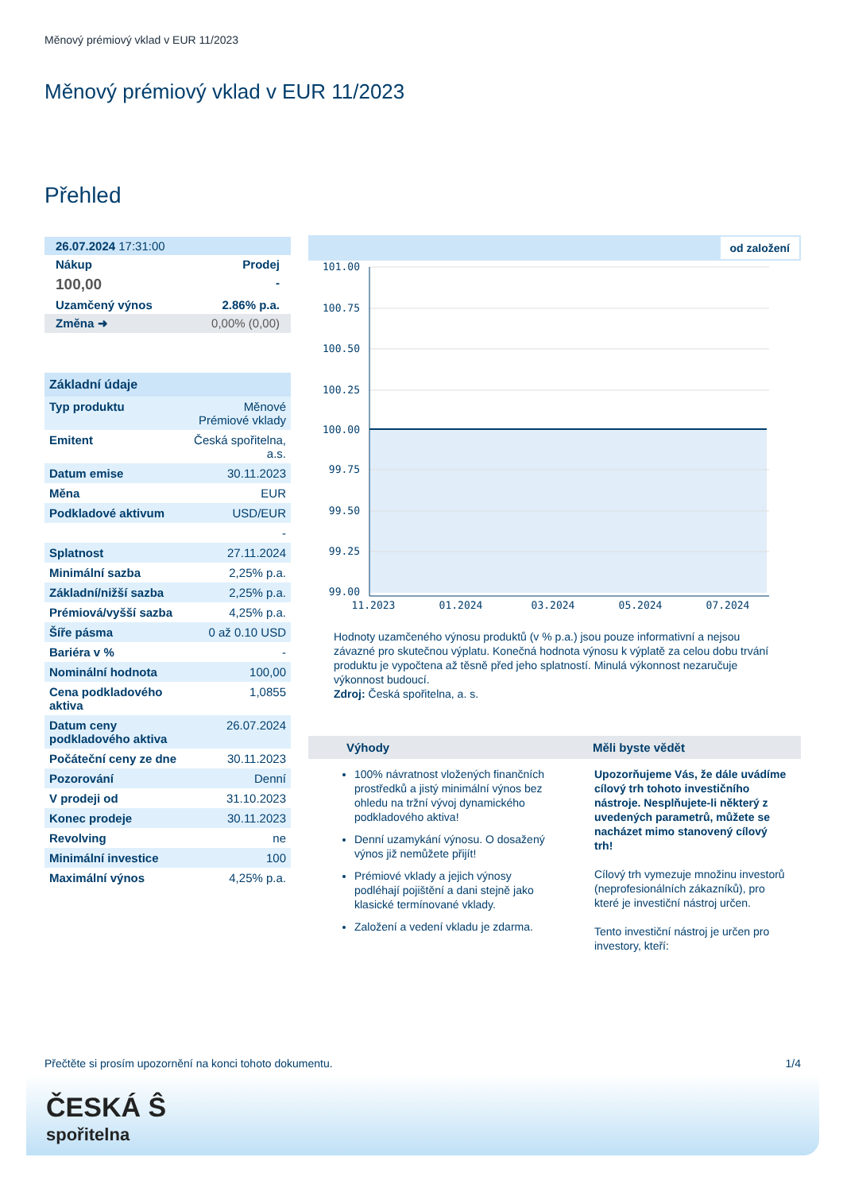Měnový prémiový vklad v EUR 11/2023
Měnový prémiový vklad v EUR 11/2023
Přehled
| 26.07.2024 17:31:00 | |
| Nákup | Prodej |
| 100,00 | - |
| Uzamčený výnos | 2.86% p.a. |
| Změna ➜ | 0,00% (0,00) |
| Základní údaje | |
| --- | --- |
| Typ produktu | Měnové Prémiové vklady |
| Emitent | Česká spořitelna, a.s. |
| Datum emise | 30.11.2023 |
| Měna | EUR |
| Podkladové aktivum | USD/EUR |
| | - |
| Splatnost | 27.11.2024 |
| Minimální sazba | 2,25% p.a. |
| Základní/nižší sazba | 2,25% p.a. |
| Prémiová/vyšší sazba | 4,25% p.a. |
| Šíře pásma | 0 až 0.10 USD |
| Bariéra v % | - |
| Nominální hodnota | 100,00 |
| Cena podkladového aktiva | 1,0855 |
| Datum ceny podkladového aktiva | 26.07.2024 |
| Počáteční ceny ze dne | 30.11.2023 |
| Pozorování | Denní |
| V prodeji od | 31.10.2023 |
| Konec prodeje | 30.11.2023 |
| Revolving | ne |
| Minimální investice | 100 |
| Maximální výnos | 4,25% p.a. |
od založení
101.00
100.75
100.50
100.25
100.00
99.75
99.50
99.25
99.00
11.2023
01.2024
03.2024
05.2024
07.2024
Hodnoty uzamčeného výnosu produktů (v % p.a.) jsou pouze informativní a nejsou závazné pro skutečnou výplatu. Konečná hodnota výnosu k výplatě za celou dobu trvání produktu je vypočtena až těsně před jeho splatností. Minulá výkonnost nezaručuje výkonnost budoucí.
Zdroj: Česká spořitelna, a. s.
Výhody
100% návratnost vložených finančních prostředků a jistý minimální výnos bez ohledu na tržní vývoj dynamického podkladového aktiva!
Denní uzamykání výnosu. O dosažený výnos již nemůžete přijít!
Prémiové vklady a jejich výnosy podléhají pojištění a dani stejně jako klasické termínované vklady.
Založení a vedení vkladu je zdarma.
Měli byste vědět
Upozorňujeme Vás, že dále uvádíme cílový trh tohoto investičního nástroje. Nesplňujete-li některý z uvedených parametrů, můžete se nacházet mimo stanovený cílový trh!
Cílový trh vymezuje množinu investorů (neprofesionálních zákazníků), pro které je investiční nástroj určen.
Tento investiční nástroj je určen pro investory, kteří:
Přečtěte si prosím upozornění na konci tohoto dokumentu. 1/4
ČESKÁ Ŝ
spořitelna